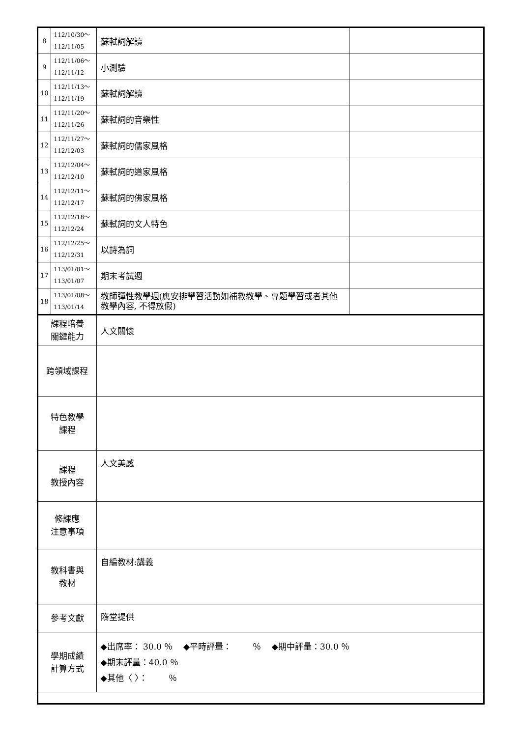| 8 | 112/10/30～ 112/11/05 | 蘇軾詞解讀 | |
| 9 | 112/11/06～ 112/11/12 | 小測驗 | |
| 10 | 112/11/13～ 112/11/19 | 蘇軾詞解讀 | |
| 11 | 112/11/20～ 112/11/26 | 蘇軾詞的音樂性 | |
| 12 | 112/11/27～ 112/12/03 | 蘇軾詞的儒家風格 | |
| 13 | 112/12/04～ 112/12/10 | 蘇軾詞的道家風格 | |
| 14 | 112/12/11～ 112/12/17 | 蘇軾詞的佛家風格 | |
| 15 | 112/12/18～ 112/12/24 | 蘇軾詞的文人特色 | |
| 16 | 112/12/25～ 112/12/31 | 以詩為詞 | |
| 17 | 113/01/01～ 113/01/07 | 期末考試週 | |
| 18 | 113/01/08～ 113/01/14 | 教師彈性教學週(應安排學習活動如補救教學、專題學習或者其他教學內容, 不得放假) | |
| 課程培養 關鍵能力 | | 人文關懷 | |
| 跨領域課程 | | | |
| 特色教學 課程 | | | |
| 課程 教授內容 | | 人文美感 | |
| 修課應 注意事項 | | | |
| 教科書與 教材 | | 自編教材:講義 | |
| 參考文獻 | | 隋堂提供 | |
| 學期成績 計算方式 | | ◆出席率： 30.0 ％ ◆平時評量： ％ ◆期中評量：30.0 ％ ◆期末評量：40.0 ％ ◆其他〈 〉： ％ | |